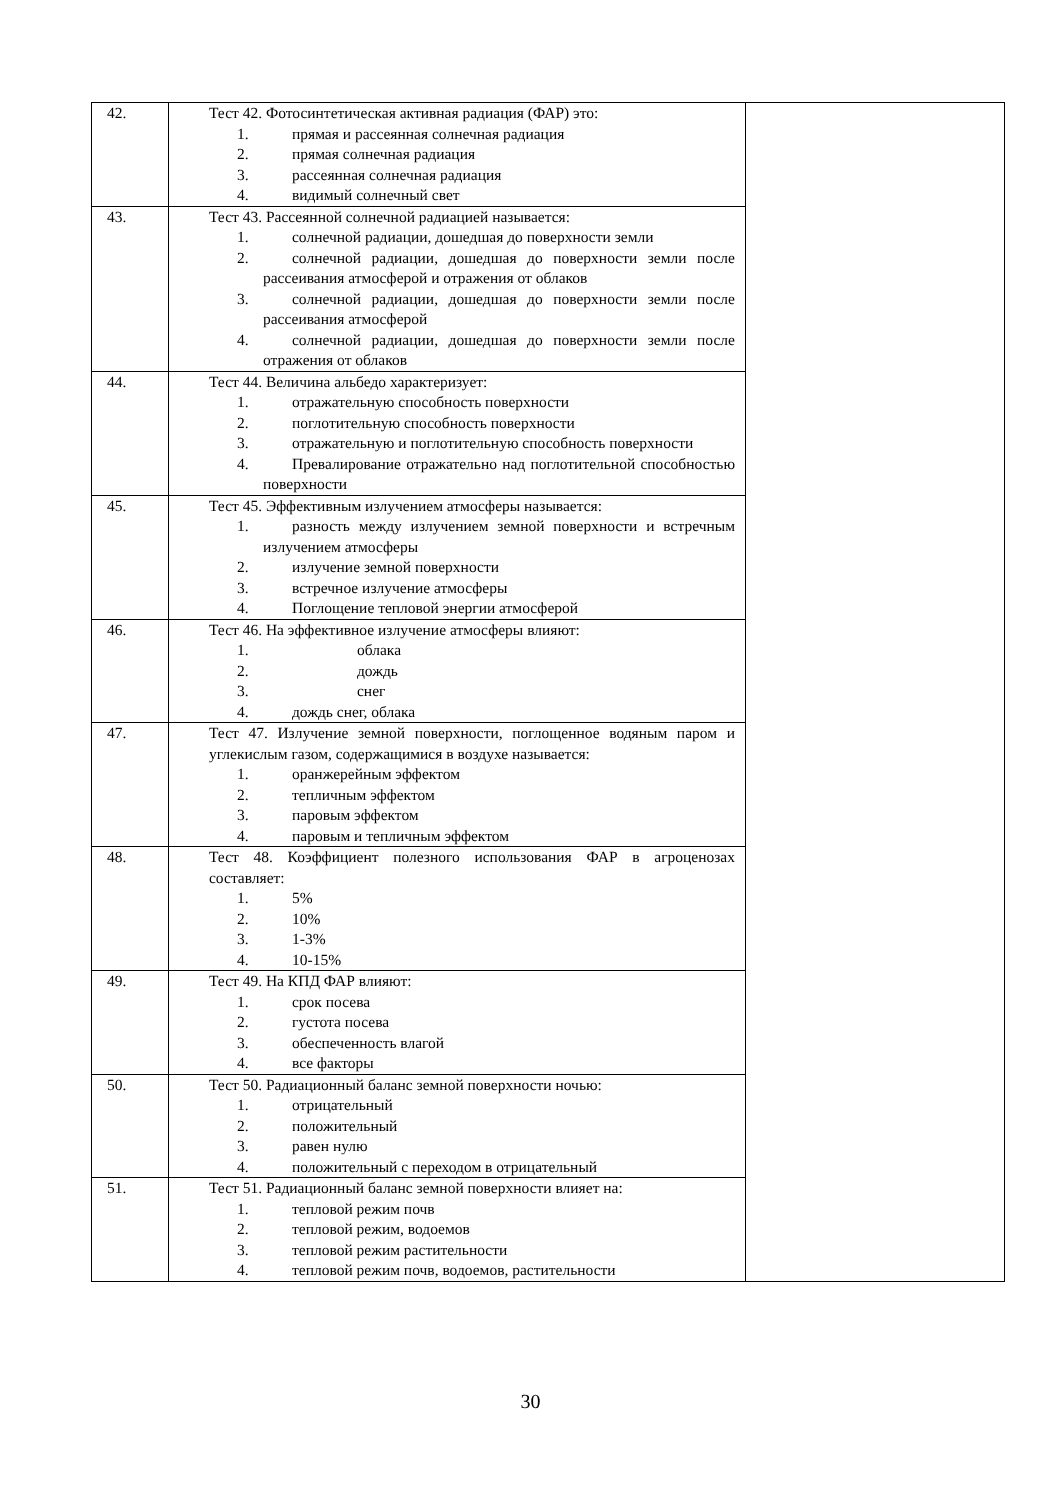| 42. | Тест 42. Фотосинтетическая активная радиация (ФАР) это: 1. прямая и рассеянная солнечная радиация 2. прямая солнечная радиация 3. рассеянная солнечная радиация 4. видимый солнечный свет | |
| 43. | Тест 43. Рассеянной солнечной радиацией называется: 1. солнечной радиации, дошедшая до поверхности земли 2. солнечной радиации, дошедшая до поверхности земли после рассеивания атмосферой и отражения от облаков 3. солнечной радиации, дошедшая до поверхности земли после рассеивания атмосферой 4. солнечной радиации, дошедшая до поверхности земли после отражения от облаков | |
| 44. | Тест 44. Величина альбедо характеризует: 1. отражательную способность поверхности 2. поглотительную способность поверхности 3. отражательную и поглотительную способность поверхности 4. Превалирование отражательно над поглотительной способностью поверхности | |
| 45. | Тест 45. Эффективным излучением атмосферы называется: 1. разность между излучением земной поверхности и встречным излучением атмосферы 2. излучение земной поверхности 3. встречное излучение атмосферы 4. Поглощение тепловой энергии атмосферой | |
| 46. | Тест 46. На эффективное излучение атмосферы влияют: 1. облака 2. дождь 3. снег 4. дождь снег, облака | |
| 47. | Тест 47. Излучение земной поверхности, поглощенное водяным паром и углекислым газом, содержащимися в воздухе называется: 1. оранжерейным эффектом 2. тепличным эффектом 3. паровым эффектом 4. паровым и тепличным эффектом | |
| 48. | Тест 48. Коэффициент полезного использования ФАР в агроценозах составляет: 1. 5% 2. 10% 3. 1-3% 4. 10-15% | |
| 49. | Тест 49. На КПД ФАР влияют: 1. срок посева 2. густота посева 3. обеспеченность влагой 4. все факторы | |
| 50. | Тест 50. Радиационный баланс земной поверхности ночью: 1. отрицательный 2. положительный 3. равен нулю 4. положительный с переходом в отрицательный | |
| 51. | Тест 51. Радиационный баланс земной поверхности влияет на: 1. тепловой режим почв 2. тепловой режим, водоемов 3. тепловой режим растительности 4. тепловой режим почв, водоемов, растительности | |
30